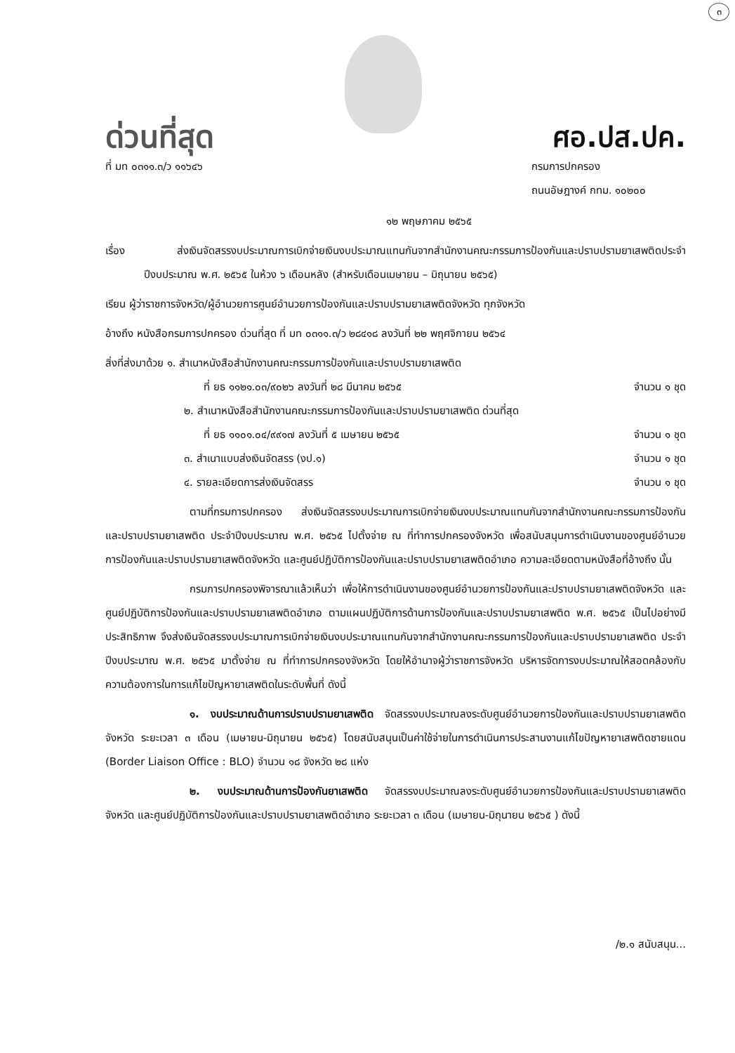๓
ด่วนที่สุด
ศอ.ปส.ปค.
ที่ มท ๐๓๑๑.๓/ว ๑๑๖๔๖ กรมการปกครอง
ถนนอัษฎางค์ กทม. ๑๐๒๐๐
๑๒ พฤษภาคม ๒๕๖๕
เรื่อง ส่งเงินจัดสรรงบประมาณการเบิกจ่ายเงินงบประมาณแทนกันจากสำนักงานคณะกรรมการป้องกันและปราบปรามยาเสพติดประจำปีงบประมาณ พ.ศ. ๒๕๖๕ ในห้วง ๖ เดือนหลัง (สำหรับเดือนเมษายน – มิถุนายน ๒๕๖๕)
เรียน ผู้ว่าราชการจังหวัด/ผู้อำนวยการศูนย์อำนวยการป้องกันและปราบปรามยาเสพติดจังหวัด ทุกจังหวัด
อ้างถึง หนังสือกรมการปกครอง ด่วนที่สุด ที่ มท ๐๓๑๑.๓/ว ๒๘๔๑๘ ลงวันที่ ๒๒ พฤศจิกายน ๒๕๖๔
สิ่งที่ส่งมาด้วย ๑. สำเนาหนังสือสำนักงานคณะกรรมการป้องกันและปราบปรามยาเสพติด
ที่ ยธ ๑๑๒๑.๐๓/๙๐๒๖ ลงวันที่ ๒๘ มีนาคม ๒๕๖๕ จำนวน ๑ ชุด
๒. สำเนาหนังสือสำนักงานคณะกรรมการป้องกันและปราบปรามยาเสพติด ด่วนที่สุด
ที่ ยธ ๑๑๐๑.๐๔/๙๙๑๗ ลงวันที่ ๕ เมษายน ๒๕๖๕ จำนวน ๑ ชุด
๓. สำเนาแบบส่งเงินจัดสรร (งป.๑) จำนวน ๑ ชุด
๔. รายละเอียดการส่งเงินจัดสรร จำนวน ๑ ชุด
ตามที่กรมการปกครอง ส่งเงินจัดสรรงบประมาณการเบิกจ่ายเงินงบประมาณแทนกันจากสำนักงานคณะกรรมการป้องกันและปราบปรามยาเสพติด ประจำปีงบประมาณ พ.ศ. ๒๕๖๕ ไปตั้งจ่าย ณ ที่ทำการปกครองจังหวัด เพื่อสนับสนุนการดำเนินงานของศูนย์อำนวยการป้องกันและปราบปรามยาเสพติดจังหวัด และศูนย์ปฏิบัติการป้องกันและปราบปรามยาเสพติดอำเภอ ความละเอียดตามหนังสือที่อ้างถึง นั้น
กรมการปกครองพิจารณาแล้วเห็นว่า เพื่อให้การดำเนินงานของศูนย์อำนวยการป้องกันและปราบปรามยาเสพติดจังหวัด และศูนย์ปฏิบัติการป้องกันและปราบปรามยาเสพติดอำเภอ ตามแผนปฏิบัติการด้านการป้องกันและปราบปรามยาเสพติด พ.ศ. ๒๕๖๕ เป็นไปอย่างมีประสิทธิภาพ จึงส่งเงินจัดสรรงบประมาณการเบิกจ่ายเงินงบประมาณแทนกันจากสำนักงานคณะกรรมการป้องกันและปราบปรามยาเสพติด ประจำปีงบประมาณ พ.ศ. ๒๕๖๕ มาตั้งจ่าย ณ ที่ทำการปกครองจังหวัด โดยให้อำนาจผู้ว่าราชการจังหวัด บริหารจัดการงบประมาณให้สอดคล้องกับความต้องการในการแก้ไขปัญหายาเสพติดในระดับพื้นที่ ดังนี้
๑. งบประมาณด้านการปราบปรามยาเสพติด จัดสรรงบประมาณลงระดับศูนย์อำนวยการป้องกันและปราบปรามยาเสพติดจังหวัด ระยะเวลา ๓ เดือน (เมษายน-มิถุนายน ๒๕๖๕) โดยสนับสนุนเป็นค่าใช้จ่ายในการดำเนินการประสานงานแก้ไขปัญหายาเสพติดชายแดน (Border Liaison Office : BLO) จำนวน ๑๘ จังหวัด ๒๘ แห่ง
๒. งบประมาณด้านการป้องกันยาเสพติด จัดสรรงบประมาณลงระดับศูนย์อำนวยการป้องกันและปราบปรามยาเสพติดจังหวัด และศูนย์ปฏิบัติการป้องกันและปราบปรามยาเสพติดอำเภอ ระยะเวลา ๓ เดือน (เมษายน-มิถุนายน ๒๕๖๕ ) ดังนี้
/๒.๑ สนับสนุน...